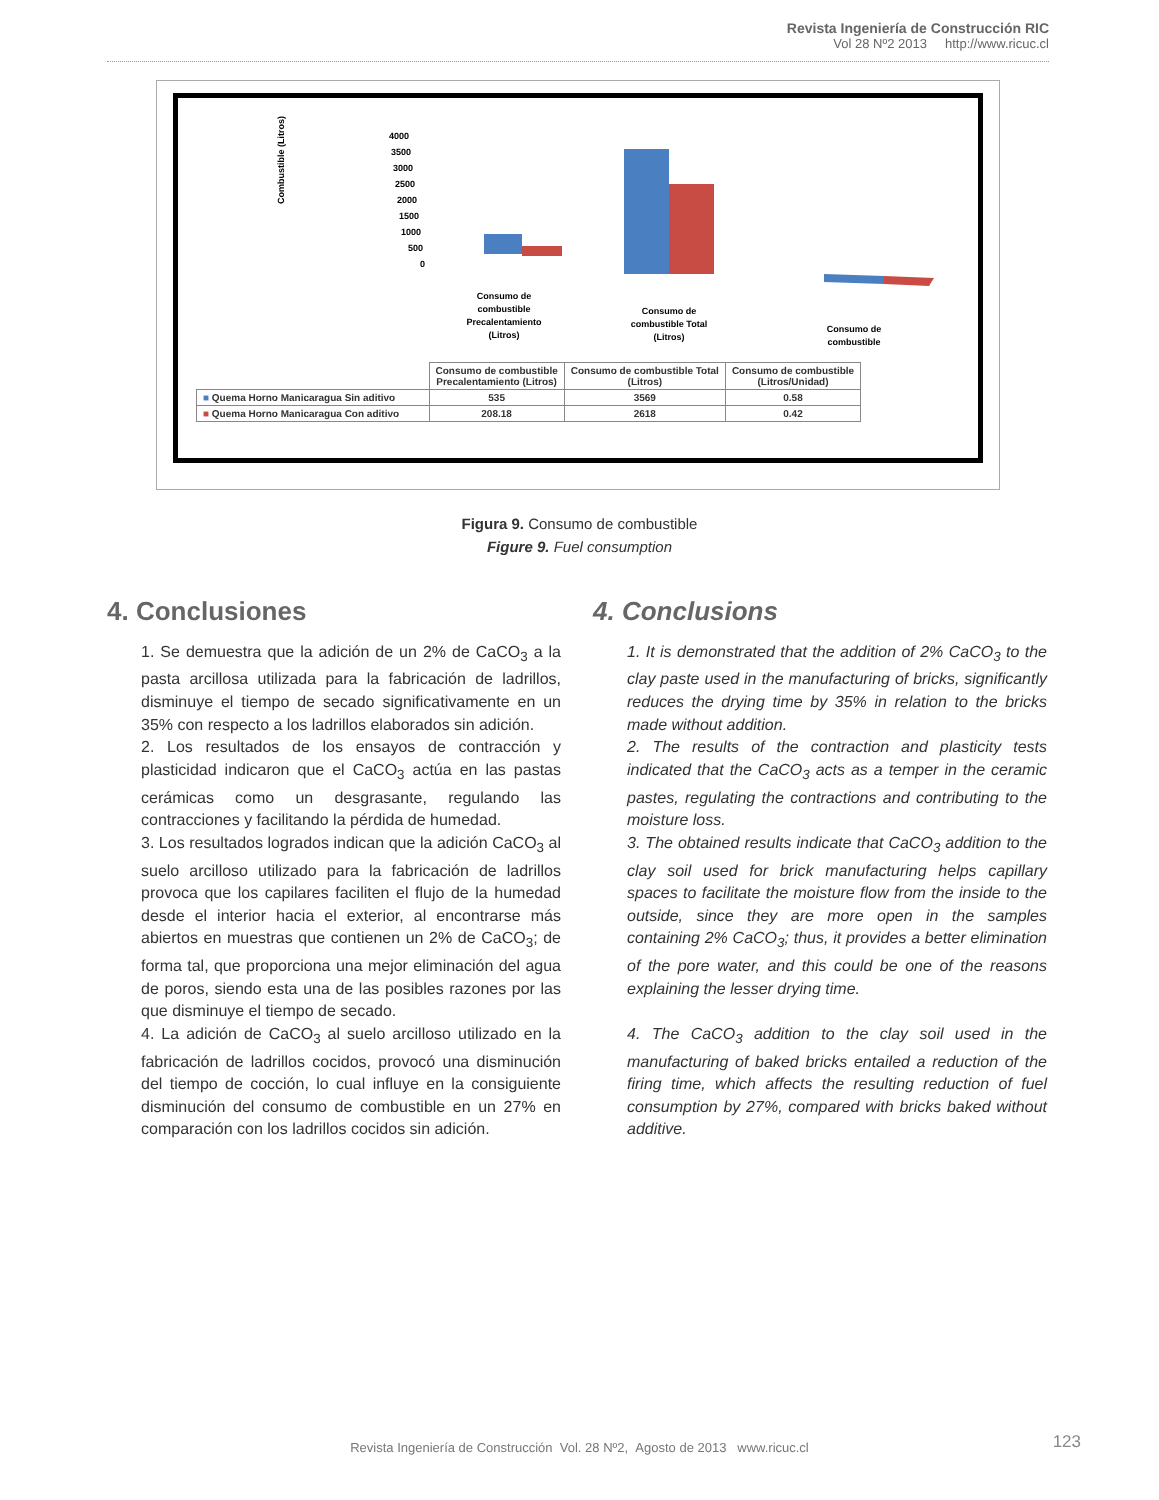Revista Ingeniería de Construcción RIC
Vol 28 Nº2 2013 http://www.ricuc.cl
Combustible (Litros)
4000
3500
3000
2500
2000
1500
1000
500
0
Consumo de
combustible
Precalentamiento
(Litros)
Consumo de
combustible Total
(Litros)
Consumo de
combustible
| | Consumo de combustible Precalentamiento (Litros) | Consumo de combustible Total (Litros) | Consumo de combustible (Litros/Unidad) |
| ■ Quema Horno Manicaragua Sin aditivo | 535 | 3569 | 0.58 |
| ■ Quema Horno Manicaragua Con aditivo | 208.18 | 2618 | 0.42 |
Figura 9. Consumo de combustible
Figure 9. Fuel consumption
4. Conclusiones
1. Se demuestra que la adición de un 2% de CaCO<sub>3</sub> a la pasta arcillosa utilizada para la fabricación de ladrillos, disminuye el tiempo de secado significativamente en un 35% con respecto a los ladrillos elaborados sin adición.
2. Los resultados de los ensayos de contracción y plasticidad indicaron que el CaCO<sub>3</sub> actúa en las pastas cerámicas como un desgrasante, regulando las contracciones y facilitando la pérdida de humedad.
3. Los resultados logrados indican que la adición CaCO<sub>3</sub> al suelo arcilloso utilizado para la fabricación de ladrillos provoca que los capilares faciliten el flujo de la humedad desde el interior hacia el exterior, al encontrarse más abiertos en muestras que contienen un 2% de CaCO<sub>3</sub>; de forma tal, que proporciona una mejor eliminación del agua de poros, siendo esta una de las posibles razones por las que disminuye el tiempo de secado.
4. La adición de CaCO<sub>3</sub> al suelo arcilloso utilizado en la fabricación de ladrillos cocidos, provocó una disminución del tiempo de cocción, lo cual influye en la consiguiente disminución del consumo de combustible en un 27% en comparación con los ladrillos cocidos sin adición.
4. Conclusions
1. It is demonstrated that the addition of 2% CaCO<sub>3</sub> to the clay paste used in the manufacturing of bricks, significantly reduces the drying time by 35% in relation to the bricks made without addition.
2. The results of the contraction and plasticity tests indicated that the CaCO<sub>3</sub> acts as a temper in the ceramic pastes, regulating the contractions and contributing to the moisture loss.
3. The obtained results indicate that CaCO<sub>3</sub> addition to the clay soil used for brick manufacturing helps capillary spaces to facilitate the moisture flow from the inside to the outside, since they are more open in the samples containing 2% CaCO<sub>3</sub>; thus, it provides a better elimination of the pore water, and this could be one of the reasons explaining the lesser drying time.
4. The CaCO<sub>3</sub> addition to the clay soil used in the manufacturing of baked bricks entailed a reduction of the firing time, which affects the resulting reduction of fuel consumption by 27%, compared with bricks baked without additive.
Revista Ingeniería de Construcción Vol. 28 Nº2, Agosto de 2013 www.ricuc.cl
123